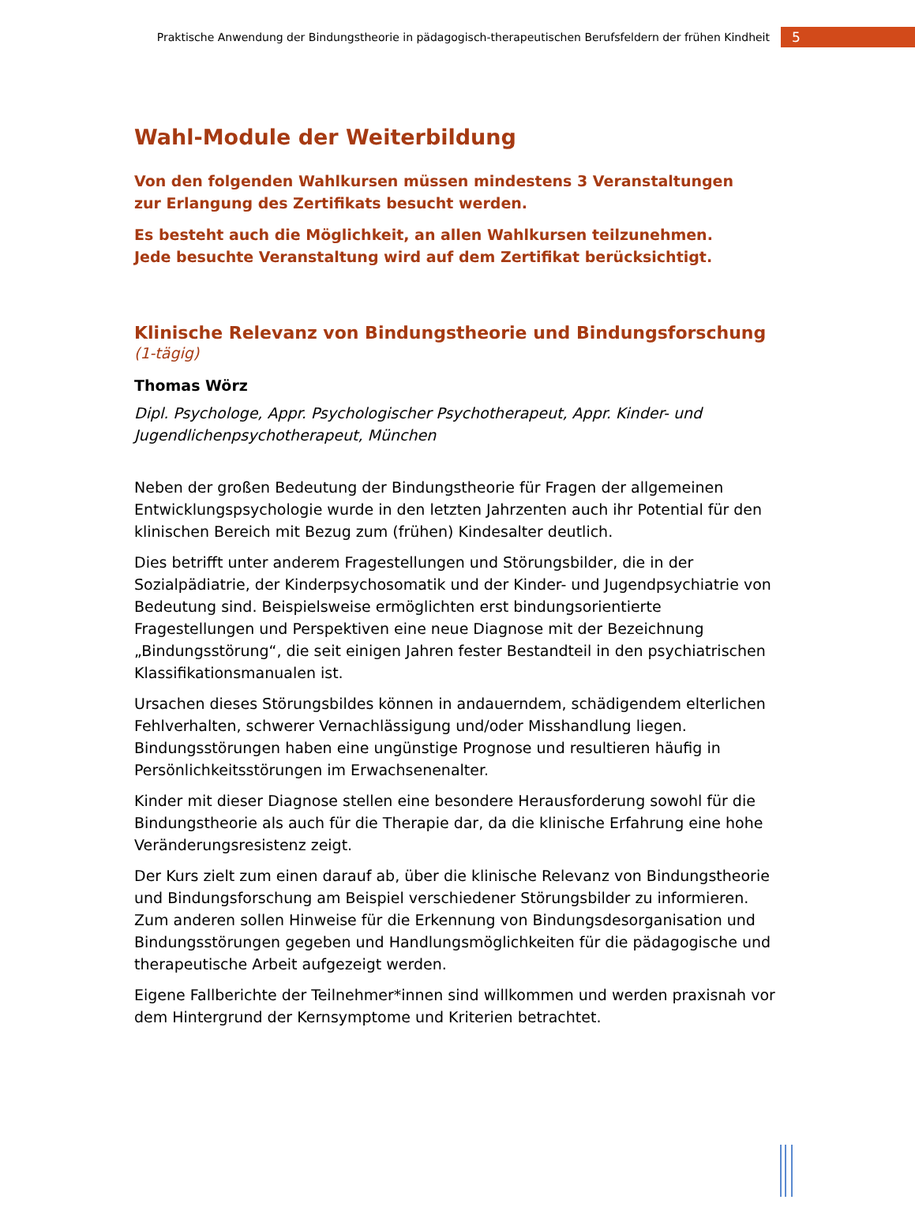Praktische Anwendung der Bindungstheorie in pädagogisch-therapeutischen Berufsfeldern der frühen Kindheit 5
Wahl-Module der Weiterbildung
Von den folgenden Wahlkursen müssen mindestens 3 Veranstaltungen
zur Erlangung des Zertifikats besucht werden.
Es besteht auch die Möglichkeit, an allen Wahlkursen teilzunehmen.
Jede besuchte Veranstaltung wird auf dem Zertifikat berücksichtigt.
Klinische Relevanz von Bindungstheorie und Bindungsforschung (1-tägig)
Thomas Wörz
Dipl. Psychologe, Appr. Psychologischer Psychotherapeut, Appr. Kinder- und Jugendlichenpsychotherapeut, München
Neben der großen Bedeutung der Bindungstheorie für Fragen der allgemeinen Entwicklungspsychologie wurde in den letzten Jahrzenten auch ihr Potential für den klinischen Bereich mit Bezug zum (frühen) Kindesalter deutlich.
Dies betrifft unter anderem Fragestellungen und Störungsbilder, die in der Sozialpädiatrie, der Kinderpsychosomatik und der Kinder- und Jugendpsychiatrie von Bedeutung sind. Beispielsweise ermöglichten erst bindungsorientierte Fragestellungen und Perspektiven eine neue Diagnose mit der Bezeichnung „Bindungsstörung“, die seit einigen Jahren fester Bestandteil in den psychiatrischen Klassifikationsmanualen ist.
Ursachen dieses Störungsbildes können in andauerndem, schädigendem elterlichen Fehlverhalten, schwerer Vernachlässigung und/oder Misshandlung liegen. Bindungsstörungen haben eine ungünstige Prognose und resultieren häufig in Persönlichkeitsstörungen im Erwachsenenalter.
Kinder mit dieser Diagnose stellen eine besondere Herausforderung sowohl für die Bindungstheorie als auch für die Therapie dar, da die klinische Erfahrung eine hohe Veränderungsresistenz zeigt.
Der Kurs zielt zum einen darauf ab, über die klinische Relevanz von Bindungstheorie und Bindungsforschung am Beispiel verschiedener Störungsbilder zu informieren. Zum anderen sollen Hinweise für die Erkennung von Bindungsdesorganisation und Bindungsstörungen gegeben und Handlungsmöglichkeiten für die pädagogische und therapeutische Arbeit aufgezeigt werden.
Eigene Fallberichte der Teilnehmer*innen sind willkommen und werden praxisnah vor dem Hintergrund der Kernsymptome und Kriterien betrachtet.